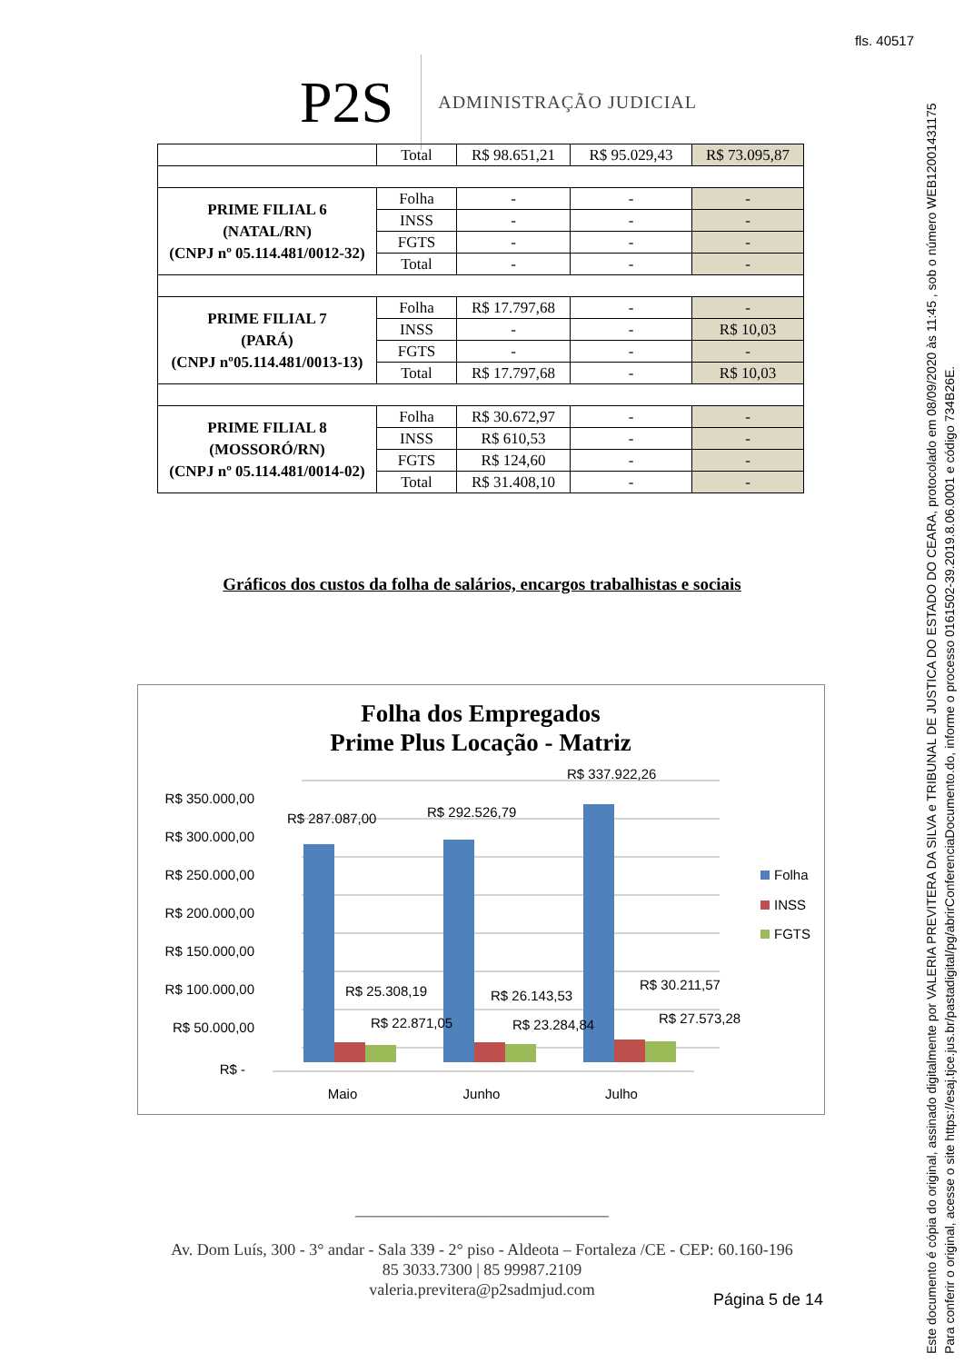fls. 40517
P2S
ADMINISTRAÇÃO JUDICIAL
| | Total | R$ 98.651,21 | R$ 95.029,43 | R$ 73.095,87 |
| PRIME FILIAL 6 (NATAL/RN) (CNPJ nº 05.114.481/0012-32) | Folha | - | - | - |
| | INSS | - | - | - |
| | FGTS | - | - | - |
| | Total | - | - | - |
| PRIME FILIAL 7 (PARÁ) (CNPJ nº05.114.481/0013-13) | Folha | R$ 17.797,68 | - | - |
| | INSS | - | - | R$ 10,03 |
| | FGTS | - | - | - |
| | Total | R$ 17.797,68 | - | R$ 10,03 |
| PRIME FILIAL 8 (MOSSORÓ/RN) (CNPJ nº 05.114.481/0014-02) | Folha | R$ 30.672,97 | - | - |
| | INSS | R$ 610,53 | - | - |
| | FGTS | R$ 124,60 | - | - |
| | Total | R$ 31.408,10 | - | - |
Gráficos dos custos da folha de salários, encargos trabalhistas e sociais
Folha dos Empregados
Prime Plus Locação - Matriz
R$ 350.000,00
R$ 300.000,00
R$ 250.000,00
R$ 200.000,00
R$ 150.000,00
R$ 100.000,00
R$ 50.000,00
R$ -
R$ 287.087,00
R$ 292.526,79
R$ 337.922,26
R$ 25.308,19
R$ 26.143,53
R$ 30.211,57
R$ 22.871,05
R$ 23.284,84
R$ 27.573,28
Maio
Junho
Julho
Folha
INSS
FGTS
_______________________________
Av. Dom Luís, 300 - 3° andar - Sala 339 - 2° piso - Aldeota – Fortaleza /CE - CEP: 60.160-196
85 3033.7300 | 85 99987.2109
valeria.previtera@p2sadmjud.com
Página 5 de 14
Este documento é cópia do original, assinado digitalmente por VALERIA PREVITERA DA SILVA e TRIBUNAL DE JUSTICA DO ESTADO DO CEARA, protocolado em 08/09/2020 às 11:45 , sob o número WEB12001431175
Para conferir o original, acesse o site https://esaj.tjce.jus.br/pastadigital/pg/abrirConferenciaDocumento.do, informe o processo 0161502-39.2019.8.06.0001 e código 734B26E.